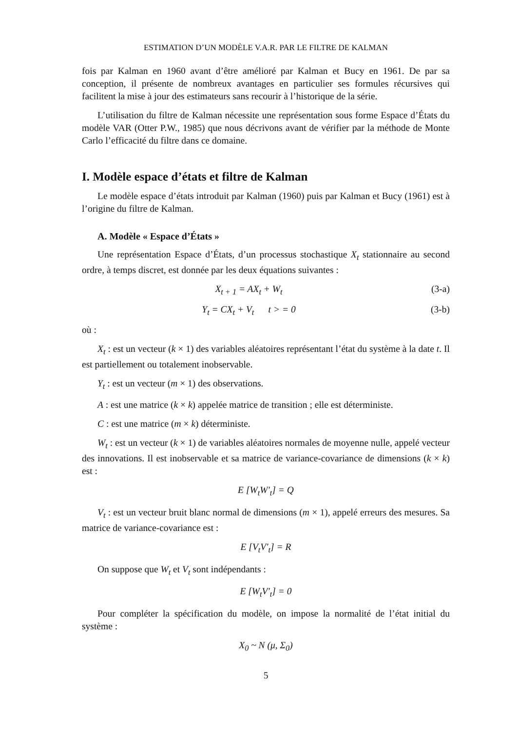ESTIMATION D’UN MODÈLE V.A.R. PAR LE FILTRE DE KALMAN
fois par Kalman en 1960 avant d’être amélioré par Kalman et Bucy en 1961. De par sa conception, il présente de nombreux avantages en particulier ses formules récursives qui facilitent la mise à jour des estimateurs sans recourir à l’historique de la série.
L’utilisation du filtre de Kalman nécessite une représentation sous forme Espace d’États du modèle VAR (Otter P.W., 1985) que nous décrivons avant de vérifier par la méthode de Monte Carlo l’efficacité du filtre dans ce domaine.
I. Modèle espace d’états et filtre de Kalman
Le modèle espace d’états introduit par Kalman (1960) puis par Kalman et Bucy (1961) est à l’origine du filtre de Kalman.
A. Modèle « Espace d’États »
Une représentation Espace d’États, d’un processus stochastique X<sub>t</sub> stationnaire au second ordre, à temps discret, est donnée par les deux équations suivantes :
X<sub>t + 1</sub> = AX<sub>t</sub> + W<sub>t</sub> (3-a)
Y<sub>t</sub> = CX<sub>t</sub> + V<sub>t</sub> t > = 0 (3-b)
où :
X<sub>t</sub> : est un vecteur (k × 1) des variables aléatoires représentant l’état du système à la date t. Il est partiellement ou totalement inobservable.
Y<sub>t</sub> : est un vecteur (m × 1) des observations.
A : est une matrice (k × k) appelée matrice de transition ; elle est déterministe.
C : est une matrice (m × k) déterministe.
W<sub>t</sub> : est un vecteur (k × 1) de variables aléatoires normales de moyenne nulle, appelé vecteur des innovations. Il est inobservable et sa matrice de variance-covariance de dimensions (k × k) est :
E [W<sub>t</sub>W′<sub>t</sub>] = Q
V<sub>t</sub> : est un vecteur bruit blanc normal de dimensions (m × 1), appelé erreurs des mesures. Sa matrice de variance-covariance est :
E [V<sub>t</sub>V′<sub>t</sub>] = R
On suppose que W<sub>t</sub> et V<sub>t</sub> sont indépendants :
E [W<sub>t</sub>V′<sub>t</sub>] = 0
Pour compléter la spécification du modèle, on impose la normalité de l’état initial du système :
X<sub>0</sub> ~ N (μ, Σ<sub>0</sub>)
5